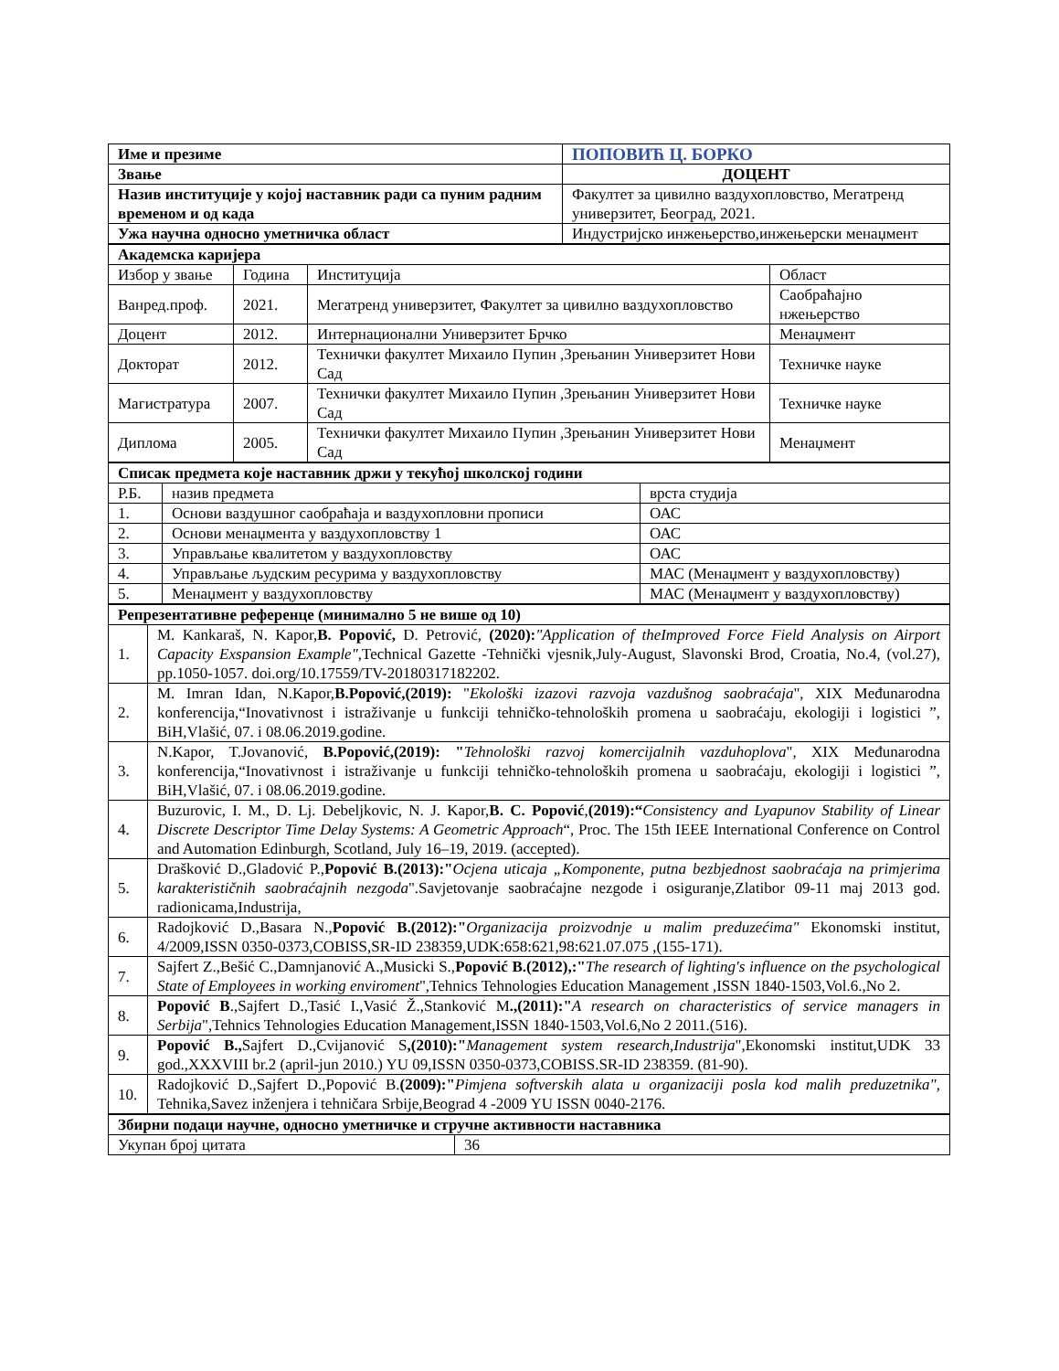| Име и презиме | ПОПОВИЋ Ц. БОРКО |
| Звање | ДОЦЕНТ |
| Назив институције у којој наставник ради са пуним радним временом и од када | Факултет за цивилно ваздухопловство, Мегатренд универзитет, Београд, 2021. |
| Ужа научна односно уметничка област | Индустријско инжењерство,инжењерски менаџмент |
| Академска каријера | | | |
| Избор у звање | Година | Институција | Област |
| Ванред.проф. | 2021. | Мегатренд универзитет, Факултет за цивилно ваздухопловство | Саобраћајно нжењерство |
| Доцент | 2012. | Интернационални Универзитет Брчко | Менаџмент |
| Докторат | 2012. | Технички факултет Михаило Пупин ,Зрењанин Универзитет Нови Сад | Техничке науке |
| Магистратура | 2007. | Технички факултет Михаило Пупин ,Зрењанин Универзитет Нови Сад | Техничке науке |
| Диплома | 2005. | Технички факултет Михаило Пупин ,Зрењанин Универзитет Нови Сад | Менаџмент |
| Списак предмета које наставник држи у текућој школској години | | |
| Р.Б. | назив предмета | врста студија |
| 1. | Основи ваздушног саобраћаја и ваздухопловни прописи | ОАС |
| 2. | Основи менаџмента у ваздухопловству 1 | ОАС |
| 3. | Управљање квалитетом у ваздухопловству | ОАС |
| 4. | Управљање људским ресурима у ваздухопловству | МАС (Менаџмент у ваздухопловству) |
| 5. | Менаџмент у ваздухопловству | МАС (Менаџмент у ваздухопловству) |
| Репрезентативне референце (минимално 5 не више од 10) | |
| 1. | M. Kankaraš, N. Kapor, B. Popović, D. Petrović, (2020): "Application of theImproved Force Field Analysis on Airport Capacity Exspansion Example" ,Technical Gazette -Tehnički vjesnik,July-August, Slavonski Brod, Croatia, No.4, (vol.27), pp.1050-1057. doi.org/10.17559/TV-20180317182202. |
| 2. | M. Imran Idan, N.Kapor, B.Popović,(2019): " Ekološki izazovi razvoja vazdušnog saobraćaja ", XIX Međunarodna konferencija,“Inovativnost i istraživanje u funkciji tehničko-tehnoloških promena u saobraćaju, ekologiji i logistici ”, BiH,Vlašić, 07. i 08.06.2019.godine. |
| 3. | N.Kapor, T.Jovanović, B.Popović,(2019): " Tehnološki razvoj komercijalnih vazduhoplova ", XIX Međunarodna konferencija,“Inovativnost i istraživanje u funkciji tehničko-tehnoloških promena u saobraćaju, ekologiji i logistici ”, BiH,Vlašić, 07. i 08.06.2019.godine. |
| 4. | Buzurovic, I. M., D. Lj. Debeljkovic, N. J. Kapor, B. C. Popović , (2019):“ Consistency and Lyapunov Stability of Linear Discrete Descriptor Time Delay Systems: A Geometric Approach “, Proc. The 15th IEEE International Conference on Control and Automation Edinburgh, Scotland, July 16–19, 2019. (accepted). |
| 5. | Drašković D.,Gladović P., Popović B.(2013):" Ocjena uticaja „Komponente, putna bezbjednost saobraćaja na primjerima karakterističnih saobraćajnih nezgoda ".Savjetovanje saobraćajne nezgode i osiguranje,Zlatibor 09-11 maj 2013 god. radionicama,Industrija, |
| 6. | Radojković D.,Basara N., Popović B.(2012):" Organizacija proizvodnje u malim preduzećima" Ekonomski institut, 4/2009,ISSN 0350-0373,COBISS,SR-ID 238359,UDK:658:621,98:621.07.075 ,(155-171). |
| 7. | Sajfert Z.,Bešić C.,Damnjanović A.,Musicki S., Popović B.(2012),:" The research of lighting's influence on the psychological State of Employees in working enviroment ",Tehnics Tehnologies Education Management ,ISSN 1840-1503,Vol.6.,No 2. |
| 8. | Popović B .,Sajfert D.,Tasić I.,Vasić Ž.,Stanković M .,(2011):" A research on characteristics of service managers in Serbija ",Tehnics Tehnologies Education Management,ISSN 1840-1503,Vol.6,No 2 2011.(516). |
| 9. | Popović B., Sajfert D.,Cvijanović S ,(2010):" Management system research,Industrija ",Ekonomski institut,UDK 33 god.,XXXVIII br.2 (april-jun 2010.) YU 09,ISSN 0350-0373,COBISS.SR-ID 238359. (81-90). |
| 10. | Radojković D.,Sajfert D.,Popović B. (2009):" Pimjena softverskih alata u organizaciji posla kod malih preduzetnika" , Tehnika,Savez inženjera i tehničara Srbije,Beograd 4 -2009 YU ISSN 0040-2176. |
| Збирни подаци научне, односно уметничке и стручне активности наставника | |
| Укупан број цитата | 36 |